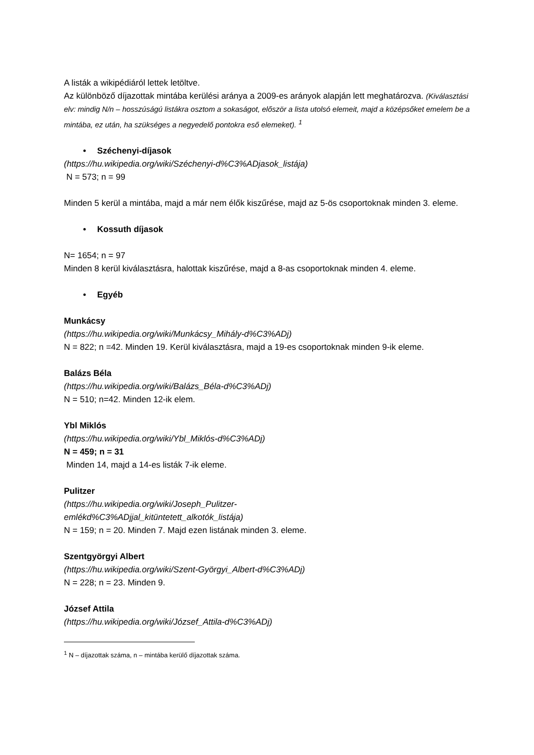A listák a wikipédiáról lettek letöltve.
Az különböző díjazottak mintába kerülési aránya a 2009-es arányok alapján lett meghatározva. (Kiválasztási elv: mindig N/n – hosszúságú listákra osztom a sokaságot, először a lista utolsó elemeit, majd a középsőket emelem be a mintába, ez után, ha szükséges a negyedelő pontokra eső elemeket). <sup>1</sup>
• Széchenyi-díjasok
(https://hu.wikipedia.org/wiki/Széchenyi-d%C3%ADjasok_listája)
N = 573; n = 99
Minden 5 kerül a mintába, majd a már nem élők kiszűrése, majd az 5-ös csoportoknak minden 3. eleme.
• Kossuth díjasok
N= 1654; n = 97
Minden 8 kerül kiválasztásra, halottak kiszűrése, majd a 8-as csoportoknak minden 4. eleme.
• Egyéb
Munkácsy
(https://hu.wikipedia.org/wiki/Munkácsy_Mihály-d%C3%ADj)
N = 822; n =42. Minden 19. Kerül kiválasztásra, majd a 19-es csoportoknak minden 9-ik eleme.
Balázs Béla
(https://hu.wikipedia.org/wiki/Balázs_Béla-d%C3%ADj)
N = 510; n=42. Minden 12-ik elem.
Ybl Miklós
(https://hu.wikipedia.org/wiki/Ybl_Miklós-d%C3%ADj)
N = 459; n = 31
Minden 14, majd a 14-es listák 7-ik eleme.
Pulitzer
(https://hu.wikipedia.org/wiki/Joseph_Pulitzer-
emlékd%C3%ADjjal_kitüntetett_alkotók_listája)
N = 159; n = 20. Minden 7. Majd ezen listának minden 3. eleme.
Szentgyörgyi Albert
(https://hu.wikipedia.org/wiki/Szent-Györgyi_Albert-d%C3%ADj)
N = 228; n = 23. Minden 9.
József Attila
(https://hu.wikipedia.org/wiki/József_Attila-d%C3%ADj)
<sup>1</sup> N – díjazottak száma, n – mintába kerülő díjazottak száma.